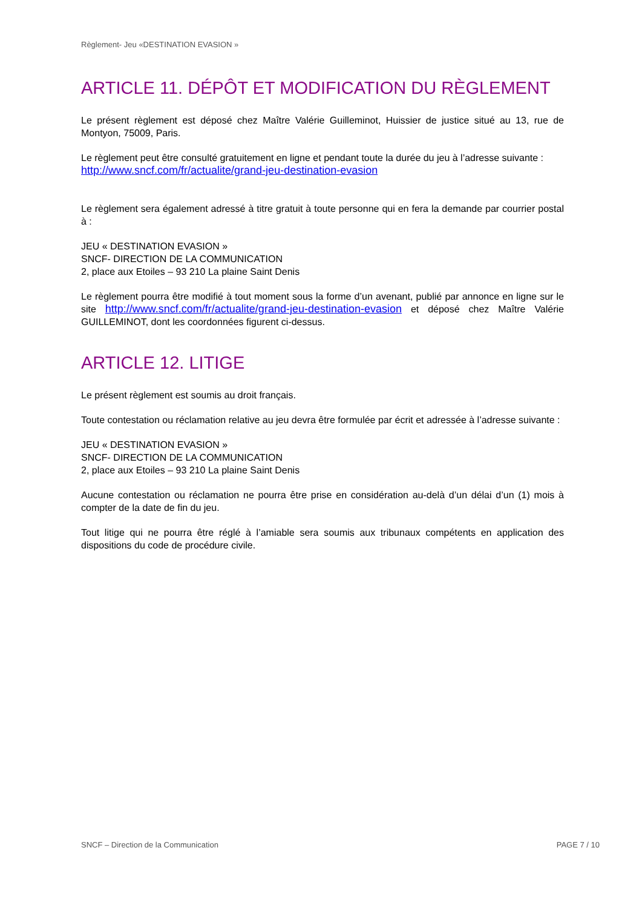Règlement- Jeu «DESTINATION EVASION »
ARTICLE 11. DÉPÔT ET MODIFICATION DU RÈGLEMENT
Le présent règlement est déposé chez Maître Valérie Guilleminot, Huissier de justice situé au 13, rue de Montyon, 75009, Paris.
Le règlement peut être consulté gratuitement en ligne et pendant toute la durée du jeu à l’adresse suivante :
http://www.sncf.com/fr/actualite/grand-jeu-destination-evasion
Le règlement sera également adressé à titre gratuit à toute personne qui en fera la demande par courrier postal à :
JEU « DESTINATION EVASION »
SNCF- DIRECTION DE LA COMMUNICATION
2, place aux Etoiles – 93 210 La plaine Saint Denis
Le règlement pourra être modifié à tout moment sous la forme d’un avenant, publié par annonce en ligne sur le site http://www.sncf.com/fr/actualite/grand-jeu-destination-evasion et déposé chez Maître Valérie GUILLEMINOT, dont les coordonnées figurent ci-dessus.
ARTICLE 12. LITIGE
Le présent règlement est soumis au droit français.
Toute contestation ou réclamation relative au jeu devra être formulée par écrit et adressée à l’adresse suivante :
JEU « DESTINATION EVASION »
SNCF- DIRECTION DE LA COMMUNICATION
2, place aux Etoiles – 93 210 La plaine Saint Denis
Aucune contestation ou réclamation ne pourra être prise en considération au-delà d’un délai d’un (1) mois à compter de la date de fin du jeu.
Tout litige qui ne pourra être réglé à l’amiable sera soumis aux tribunaux compétents en application des dispositions du code de procédure civile.
SNCF – Direction de la Communication PAGE 7 / 10